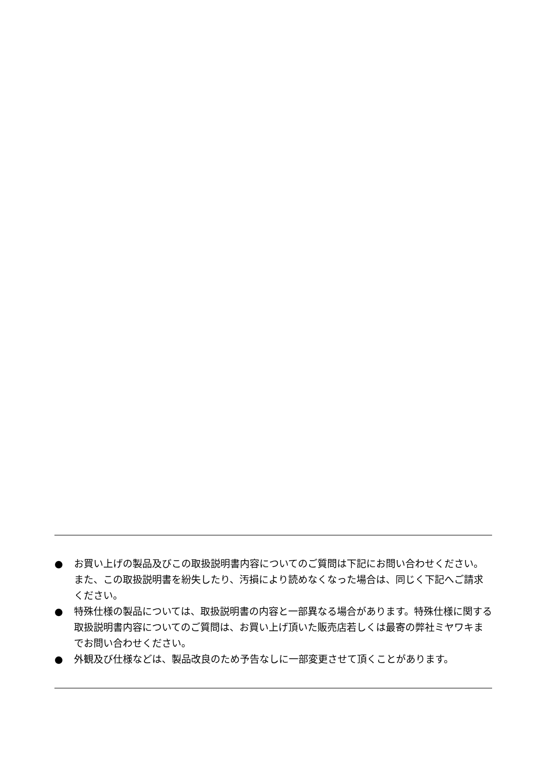● お買い上げの製品及びこの取扱説明書内容についてのご質問は下記にお問い合わせください。また、この取扱説明書を紛失したり、汚損により読めなくなった場合は、同じく下記へご請求ください。
● 特殊仕様の製品については、取扱説明書の内容と一部異なる場合があります。特殊仕様に関する取扱説明書内容についてのご質問は、お買い上げ頂いた販売店若しくは最寄の弊社ミヤワキまでお問い合わせください。
● 外観及び仕様などは、製品改良のため予告なしに一部変更させて頂くことがあります。